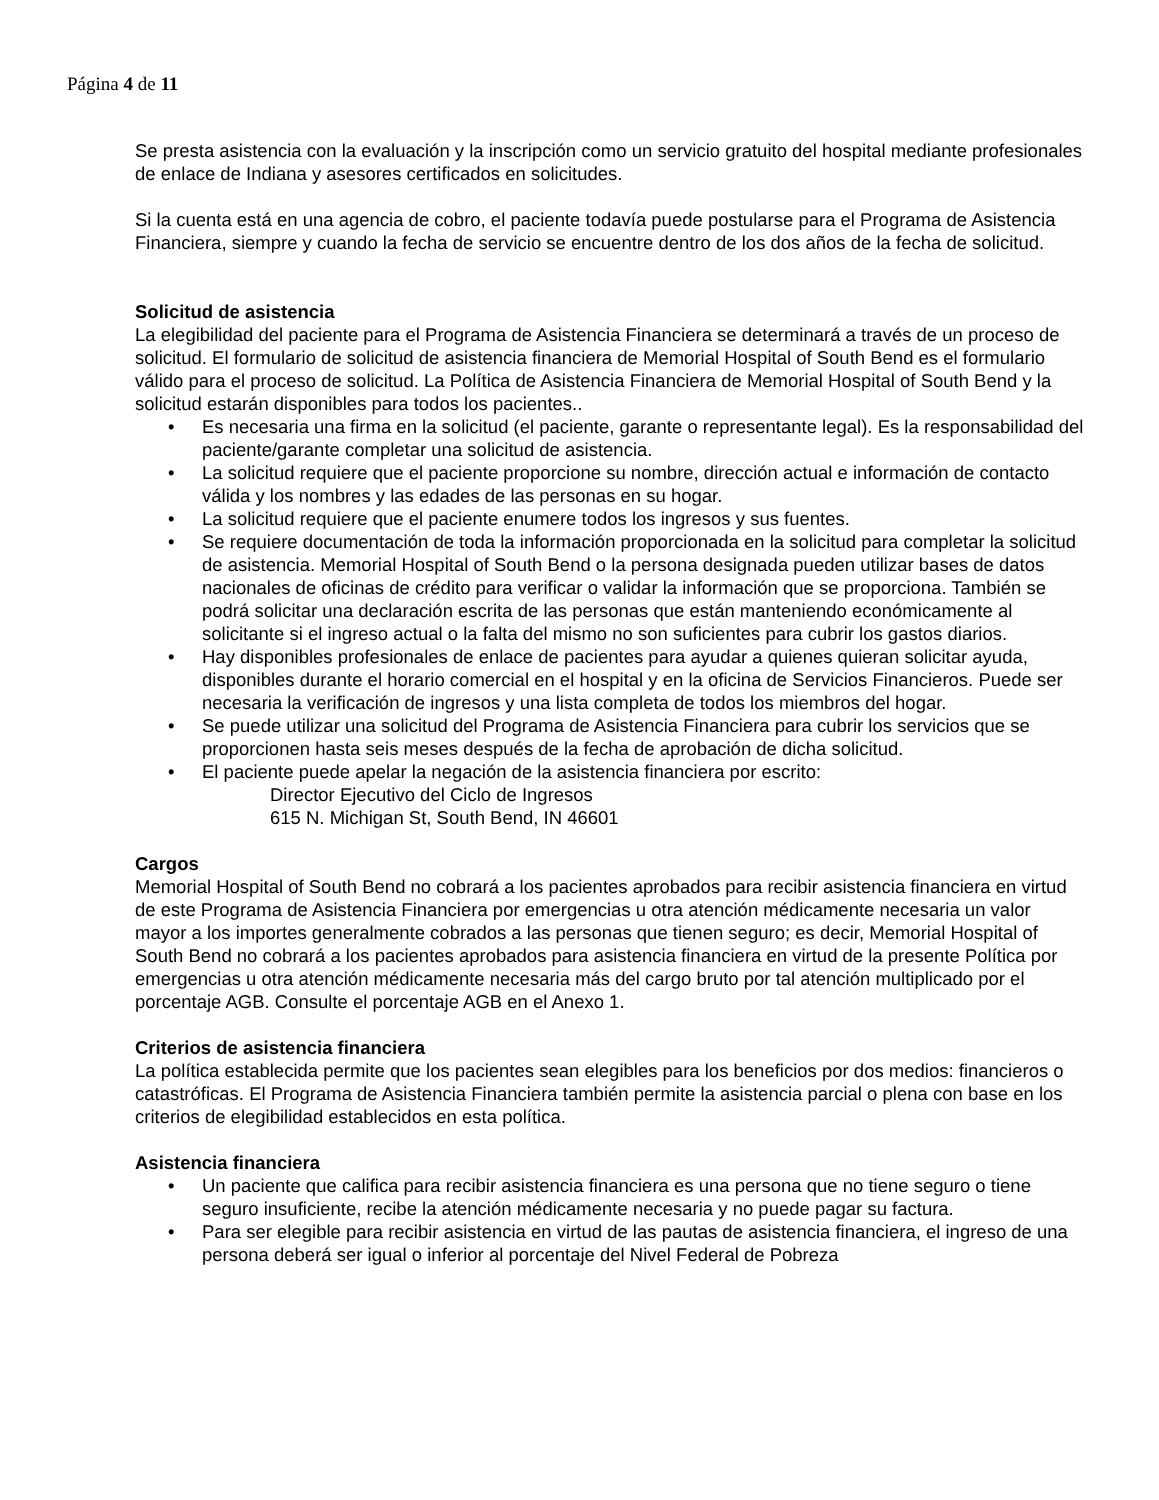Página 4 de 11
Se presta asistencia con la evaluación y la inscripción como un servicio gratuito del hospital mediante profesionales de enlace de Indiana y asesores certificados en solicitudes.
Si la cuenta está en una agencia de cobro, el paciente todavía puede postularse para el Programa de Asistencia Financiera, siempre y cuando la fecha de servicio se encuentre dentro de los dos años de la fecha de solicitud.
Solicitud de asistencia
La elegibilidad del paciente para el Programa de Asistencia Financiera se determinará a través de un proceso de solicitud. El formulario de solicitud de asistencia financiera de Memorial Hospital of South Bend es el formulario válido para el proceso de solicitud. La Política de Asistencia Financiera de Memorial Hospital of South Bend y la solicitud estarán disponibles para todos los pacientes..
• Es necesaria una firma en la solicitud (el paciente, garante o representante legal). Es la responsabilidad del paciente/garante completar una solicitud de asistencia.
• La solicitud requiere que el paciente proporcione su nombre, dirección actual e información de contacto válida y los nombres y las edades de las personas en su hogar.
• La solicitud requiere que el paciente enumere todos los ingresos y sus fuentes.
• Se requiere documentación de toda la información proporcionada en la solicitud para completar la solicitud de asistencia. Memorial Hospital of South Bend o la persona designada pueden utilizar bases de datos nacionales de oficinas de crédito para verificar o validar la información que se proporciona. También se podrá solicitar una declaración escrita de las personas que están manteniendo económicamente al solicitante si el ingreso actual o la falta del mismo no son suficientes para cubrir los gastos diarios.
• Hay disponibles profesionales de enlace de pacientes para ayudar a quienes quieran solicitar ayuda, disponibles durante el horario comercial en el hospital y en la oficina de Servicios Financieros. Puede ser necesaria la verificación de ingresos y una lista completa de todos los miembros del hogar.
• Se puede utilizar una solicitud del Programa de Asistencia Financiera para cubrir los servicios que se proporcionen hasta seis meses después de la fecha de aprobación de dicha solicitud.
• El paciente puede apelar la negación de la asistencia financiera por escrito:
Director Ejecutivo del Ciclo de Ingresos
615 N. Michigan St, South Bend, IN 46601
Cargos
Memorial Hospital of South Bend no cobrará a los pacientes aprobados para recibir asistencia financiera en virtud de este Programa de Asistencia Financiera por emergencias u otra atención médicamente necesaria un valor mayor a los importes generalmente cobrados a las personas que tienen seguro; es decir, Memorial Hospital of South Bend no cobrará a los pacientes aprobados para asistencia financiera en virtud de la presente Política por emergencias u otra atención médicamente necesaria más del cargo bruto por tal atención multiplicado por el porcentaje AGB. Consulte el porcentaje AGB en el Anexo 1.
Criterios de asistencia financiera
La política establecida permite que los pacientes sean elegibles para los beneficios por dos medios: financieros o catastróficas. El Programa de Asistencia Financiera también permite la asistencia parcial o plena con base en los criterios de elegibilidad establecidos en esta política.
Asistencia financiera
• Un paciente que califica para recibir asistencia financiera es una persona que no tiene seguro o tiene seguro insuficiente, recibe la atención médicamente necesaria y no puede pagar su factura.
• Para ser elegible para recibir asistencia en virtud de las pautas de asistencia financiera, el ingreso de una persona deberá ser igual o inferior al porcentaje del Nivel Federal de Pobreza